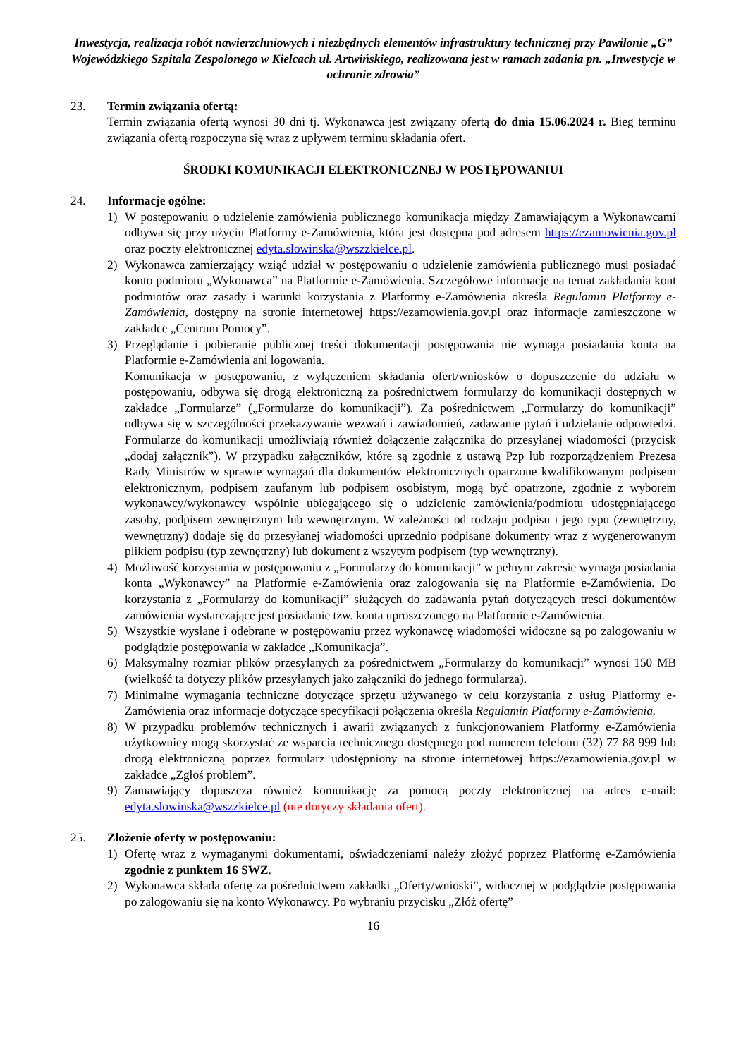Inwestycja, realizacja robót nawierzchniowych i niezbędnych elementów infrastruktury technicznej przy Pawilonie „G” Wojewódzkiego Szpitala Zespolonego w Kielcach ul. Artwińskiego, realizowana jest w ramach zadania pn. „Inwestycje w ochronie zdrowia”
23. Termin związania ofertą:
Termin związania ofertą wynosi 30 dni tj. Wykonawca jest związany ofertą do dnia 15.06.2024 r. Bieg terminu związania ofertą rozpoczyna się wraz z upływem terminu składania ofert.
ŚRODKI KOMUNIKACJI ELEKTRONICZNEJ W POSTĘPOWANIUI
24. Informacje ogólne:
1) W postępowaniu o udzielenie zamówienia publicznego komunikacja między Zamawiającym a Wykonawcami odbywa się przy użyciu Platformy e-Zamówienia, która jest dostępna pod adresem https://ezamowienia.gov.pl oraz poczty elektronicznej edyta.slowinska@wszzkielce.pl.
2) Wykonawca zamierzający wziąć udział w postępowaniu o udzielenie zamówienia publicznego musi posiadać konto podmiotu „Wykonawca” na Platformie e-Zamówienia. Szczegółowe informacje na temat zakładania kont podmiotów oraz zasady i warunki korzystania z Platformy e-Zamówienia określa Regulamin Platformy e-Zamówienia, dostępny na stronie internetowej https://ezamowienia.gov.pl oraz informacje zamieszczone w zakładce „Centrum Pomocy”.
3) Przeglądanie i pobieranie publicznej treści dokumentacji postępowania nie wymaga posiadania konta na Platformie e-Zamówienia ani logowania.
Komunikacja w postępowaniu, z wyłączeniem składania ofert/wniosków o dopuszczenie do udziału w postępowaniu, odbywa się drogą elektroniczną za pośrednictwem formularzy do komunikacji dostępnych w zakładce „Formularze” („Formularze do komunikacji”). Za pośrednictwem „Formularzy do komunikacji” odbywa się w szczególności przekazywanie wezwań i zawiadomień, zadawanie pytań i udzielanie odpowiedzi. Formularze do komunikacji umożliwiają również dołączenie załącznika do przesyłanej wiadomości (przycisk „dodaj załącznik”). W przypadku załączników, które są zgodnie z ustawą Pzp lub rozporządzeniem Prezesa Rady Ministrów w sprawie wymagań dla dokumentów elektronicznych opatrzone kwalifikowanym podpisem elektronicznym, podpisem zaufanym lub podpisem osobistym, mogą być opatrzone, zgodnie z wyborem wykonawcy/wykonawcy wspólnie ubiegającego się o udzielenie zamówienia/podmiotu udostępniającego zasoby, podpisem zewnętrznym lub wewnętrznym. W zależności od rodzaju podpisu i jego typu (zewnętrzny, wewnętrzny) dodaje się do przesyłanej wiadomości uprzednio podpisane dokumenty wraz z wygenerowanym plikiem podpisu (typ zewnętrzny) lub dokument z wszytym podpisem (typ wewnętrzny).
4) Możliwość korzystania w postępowaniu z „Formularzy do komunikacji” w pełnym zakresie wymaga posiadania konta „Wykonawcy” na Platformie e-Zamówienia oraz zalogowania się na Platformie e-Zamówienia. Do korzystania z „Formularzy do komunikacji” służących do zadawania pytań dotyczących treści dokumentów zamówienia wystarczające jest posiadanie tzw. konta uproszczonego na Platformie e-Zamówienia.
5) Wszystkie wysłane i odebrane w postępowaniu przez wykonawcę wiadomości widoczne są po zalogowaniu w podglądzie postępowania w zakładce „Komunikacja”.
6) Maksymalny rozmiar plików przesyłanych za pośrednictwem „Formularzy do komunikacji” wynosi 150 MB (wielkość ta dotyczy plików przesyłanych jako załączniki do jednego formularza).
7) Minimalne wymagania techniczne dotyczące sprzętu używanego w celu korzystania z usług Platformy e-Zamówienia oraz informacje dotyczące specyfikacji połączenia określa Regulamin Platformy e-Zamówienia.
8) W przypadku problemów technicznych i awarii związanych z funkcjonowaniem Platformy e-Zamówienia użytkownicy mogą skorzystać ze wsparcia technicznego dostępnego pod numerem telefonu (32) 77 88 999 lub drogą elektroniczną poprzez formularz udostępniony na stronie internetowej https://ezamowienia.gov.pl w zakładce „Zgłoś problem”.
9) Zamawiający dopuszcza również komunikację za pomocą poczty elektronicznej na adres e-mail: edyta.slowinska@wszzkielce.pl (nie dotyczy składania ofert).
25. Złożenie oferty w postępowaniu:
1) Ofertę wraz z wymaganymi dokumentami, oświadczeniami należy złożyć poprzez Platformę e-Zamówienia zgodnie z punktem 16 SWZ.
2) Wykonawca składa ofertę za pośrednictwem zakładki „Oferty/wnioski”, widocznej w podglądzie postępowania po zalogowaniu się na konto Wykonawcy. Po wybraniu przycisku „Złóż ofertę”
16